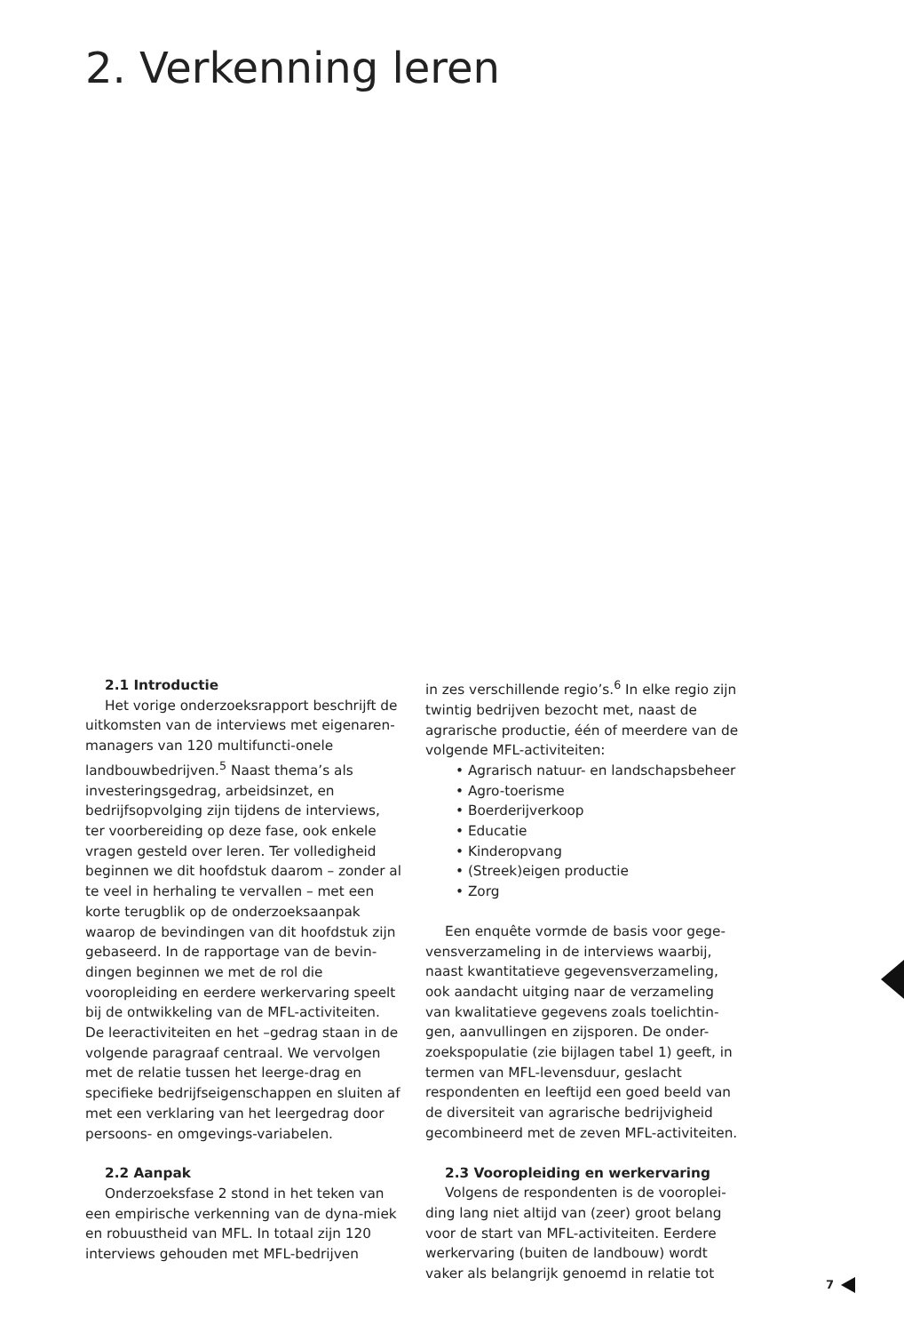2. Verkenning leren
2.1 Introductie
Het vorige onderzoeksrapport beschrijft de uitkomsten van de interviews met eigenaren-managers van 120 multifuncti-onele landbouwbedrijven.<sup>5</sup> Naast thema’s als investeringsgedrag, arbeidsinzet, en bedrijfsopvolging zijn tijdens de interviews, ter voorbereiding op deze fase, ook enkele vragen gesteld over leren. Ter volledigheid beginnen we dit hoofdstuk daarom – zonder al te veel in herhaling te vervallen – met een korte terugblik op de onderzoeksaanpak waarop de bevindingen van dit hoofdstuk zijn gebaseerd. In de rapportage van de bevin-dingen beginnen we met de rol die vooropleiding en eerdere werkervaring speelt bij de ontwikkeling van de MFL-activiteiten. De leeractiviteiten en het –gedrag staan in de volgende paragraaf centraal. We vervolgen met de relatie tussen het leerge-drag en specifieke bedrijfseigenschappen en sluiten af met een verklaring van het leergedrag door persoons- en omgevings-variabelen.
2.2 Aanpak
Onderzoeksfase 2 stond in het teken van een empirische verkenning van de dyna-miek en robuustheid van MFL. In totaal zijn 120 interviews gehouden met MFL-bedrijven
in zes verschillende regio’s.<sup>6</sup> In elke regio zijn twintig bedrijven bezocht met, naast de agrarische productie, één of meerdere van de volgende MFL-activiteiten:
• Agrarisch natuur- en landschapsbeheer
• Agro-toerisme
• Boerderijverkoop
• Educatie
• Kinderopvang
• (Streek)eigen productie
• Zorg
Een enquête vormde de basis voor gege-vensverzameling in de interviews waarbij, naast kwantitatieve gegevensverzameling, ook aandacht uitging naar de verzameling van kwalitatieve gegevens zoals toelichtin-gen, aanvullingen en zijsporen. De onder-zoekspopulatie (zie bijlagen tabel 1) geeft, in termen van MFL-levensduur, geslacht respondenten en leeftijd een goed beeld van de diversiteit van agrarische bedrijvigheid gecombineerd met de zeven MFL-activiteiten.
2.3 Vooropleiding en werkervaring
Volgens de respondenten is de vooroplei-ding lang niet altijd van (zeer) groot belang voor de start van MFL-activiteiten. Eerdere werkervaring (buiten de landbouw) wordt vaker als belangrijk genoemd in relatie tot
7